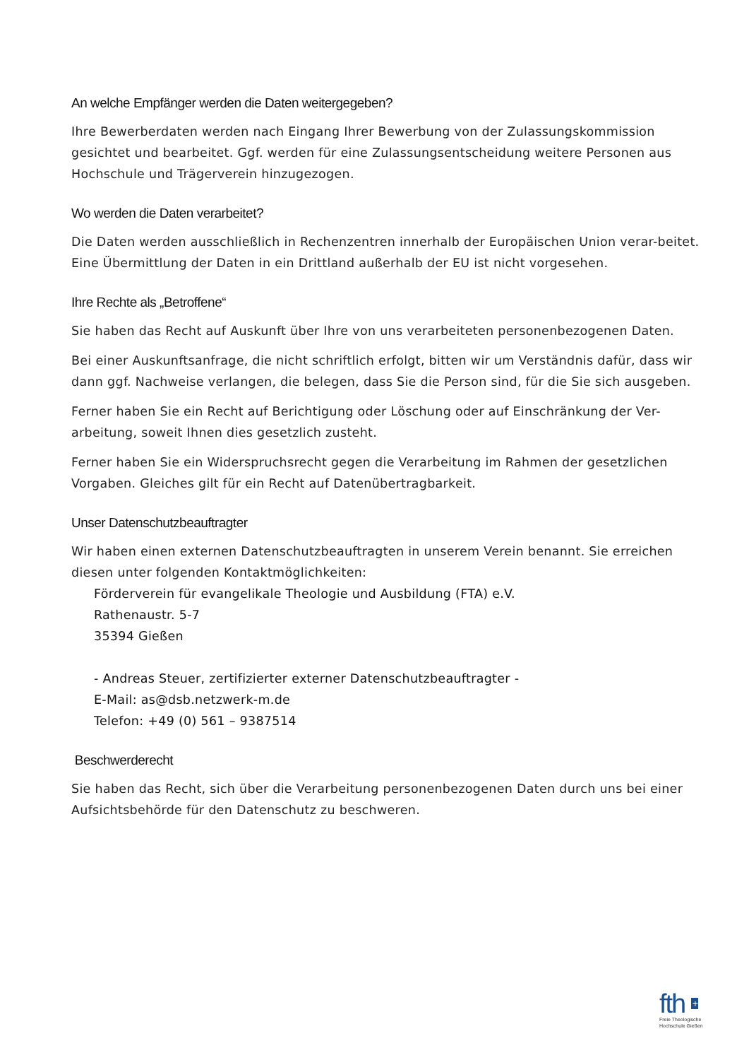An welche Empfänger werden die Daten weitergegeben?
Ihre Bewerberdaten werden nach Eingang Ihrer Bewerbung von der Zulassungskommission gesichtet und bearbeitet. Ggf. werden für eine Zulassungsentscheidung weitere Personen aus Hochschule und Trägerverein hinzugezogen.
Wo werden die Daten verarbeitet?
Die Daten werden ausschließlich in Rechenzentren innerhalb der Europäischen Union verar-beitet. Eine Übermittlung der Daten in ein Drittland außerhalb der EU ist nicht vorgesehen.
Ihre Rechte als „Betroffene“
Sie haben das Recht auf Auskunft über Ihre von uns verarbeiteten personenbezogenen Daten.
Bei einer Auskunftsanfrage, die nicht schriftlich erfolgt, bitten wir um Verständnis dafür, dass wir dann ggf. Nachweise verlangen, die belegen, dass Sie die Person sind, für die Sie sich ausgeben.
Ferner haben Sie ein Recht auf Berichtigung oder Löschung oder auf Einschränkung der Ver-arbeitung, soweit Ihnen dies gesetzlich zusteht.
Ferner haben Sie ein Widerspruchsrecht gegen die Verarbeitung im Rahmen der gesetzlichen Vorgaben. Gleiches gilt für ein Recht auf Datenübertragbarkeit.
Unser Datenschutzbeauftragter
Wir haben einen externen Datenschutzbeauftragten in unserem Verein benannt. Sie erreichen diesen unter folgenden Kontaktmöglichkeiten:
Förderverein für evangelikale Theologie und Ausbildung (FTA) e.V.
Rathenaustr. 5-7
35394 Gießen
- Andreas Steuer, zertifizierter externer Datenschutzbeauftragter -
E-Mail: as@dsb.netzwerk-m.de
Telefon: +49 (0) 561 – 9387514
Beschwerderecht
Sie haben das Recht, sich über die Verarbeitung personenbezogenen Daten durch uns bei einer Aufsichtsbehörde für den Datenschutz zu beschweren.
fth +
Freie Theologische
Hochschule Gießen